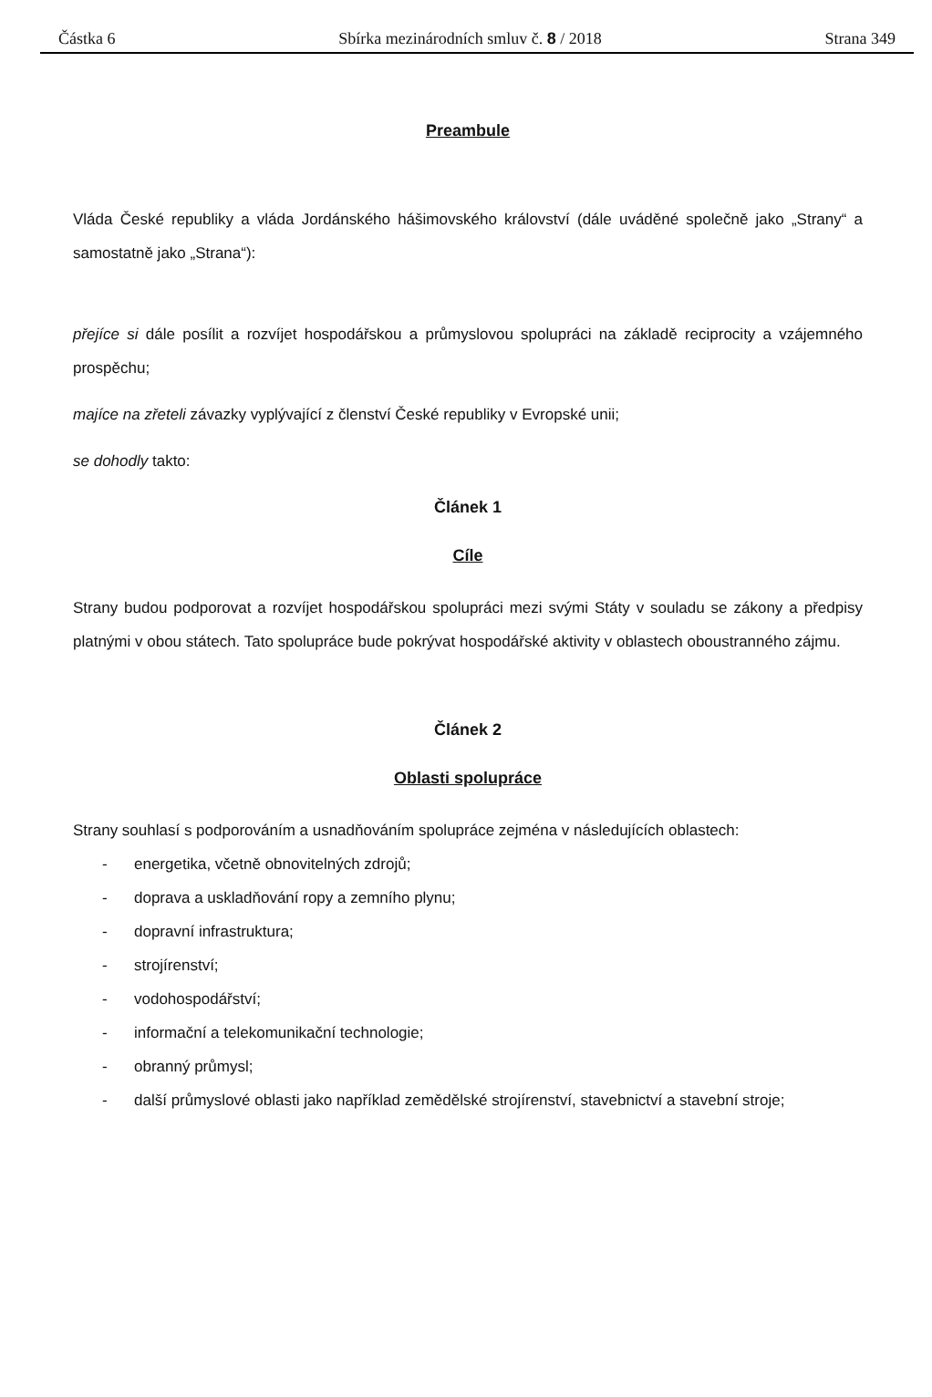Částka 6 Sbírka mezinárodních smluv č. 8 / 2018 Strana 349
Preambule
Vláda České republiky a vláda Jordánského hášimovského království (dále uváděné společně jako „Strany“ a samostatně jako „Strana“):
přejíce si dále posílit a rozvíjet hospodářskou a průmyslovou spolupráci na základě reciprocity a vzájemného prospěchu;
majíce na zřeteli závazky vyplývající z členství České republiky v Evropské unii;
se dohodly takto:
Článek 1
Cíle
Strany budou podporovat a rozvíjet hospodářskou spolupráci mezi svými Státy v souladu se zákony a předpisy platnými v obou státech. Tato spolupráce bude pokrývat hospodářské aktivity v oblastech oboustranného zájmu.
Článek 2
Oblasti spolupráce
Strany souhlasí s podporováním a usnadňováním spolupráce zejména v následujících oblastech:
- energetika, včetně obnovitelných zdrojů;
- doprava a uskladňování ropy a zemního plynu;
- dopravní infrastruktura;
- strojírenství;
- vodohospodářství;
- informační a telekomunikační technologie;
- obranný průmysl;
- další průmyslové oblasti jako například zemědělské strojírenství, stavebnictví a stavební stroje;